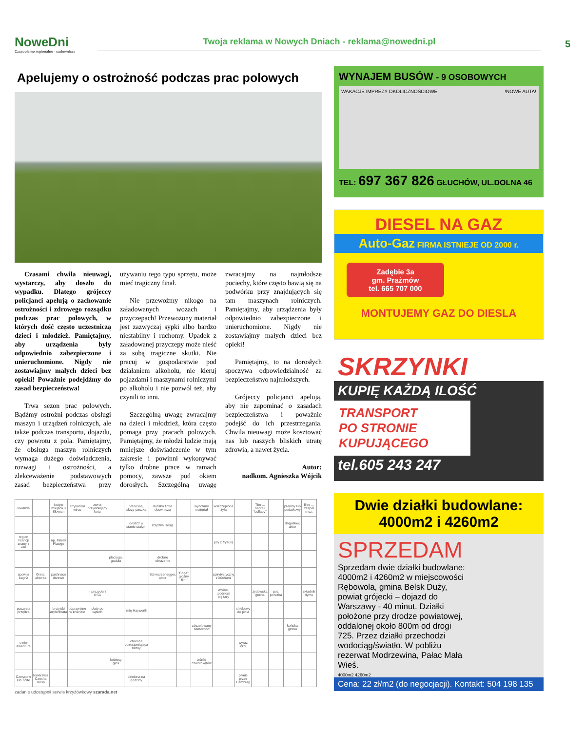NoweDni
Czasopismo regionalno - sadownicze
Twoja reklama w Nowych Dniach - reklama@nowedni.pl
5
Apelujemy o ostrożność podczas prac polowych
Czasami chwila nieuwagi, wystarczy, aby doszło do wypadku. Dlatego grójeccy policjanci apelują o zachowanie ostrożności i zdrowego rozsądku podczas prac polowych, w których dość często uczestniczą dzieci i młodzież. Pamiętajmy, aby urządzenia były odpowiednio zabezpieczone i unieruchomione. Nigdy nie zostawiajmy małych dzieci bez opieki! Poważnie podejdźmy do zasad bezpieczeństwa!
Trwa sezon prac polowych. Bądźmy ostrożni podczas obsługi maszyn i urządzeń rolniczych, ale także podczas transportu, dojazdu, czy powrotu z pola. Pamiętajmy, że obsługa maszyn rolniczych wymaga dużego doświadczenia, rozwagi i ostrożności, a zlekceważenie podstawowych zasad bezpieczeństwa przy używaniu tego typu sprzętu, może mieć tragiczny finał.
Nie przewoźmy nikogo na załadowanych wozach i przyczepach! Przewożony materiał jest zazwyczaj sypki albo bardzo niestabilny i ruchomy. Upadek z załadowanej przyczepy może nieść za sobą tragiczne skutki. Nie pracuj w gospodarstwie pod działaniem alkoholu, nie kieruj pojazdami i maszynami rolniczymi po alkoholu i nie pozwól też, aby czynili to inni.
Szczególną uwagę zwracajmy na dzieci i młodzież, która często pomaga przy pracach polowych. Pamiętajmy, że młodzi ludzie mają mniejsze doświadczenie w tym zakresie i powinni wykonywać tylko drobne prace w ramach pomocy, zawsze pod okiem dorosłych. Szczególną uwagę zwracajmy na najmłodsze pociechy, które często bawią się na podwórku przy znajdujących się tam maszynach rolniczych. Pamiętajmy, aby urządzenia były odpowiednio zabezpieczone i unieruchomione. Nigdy nie zostawiajmy małych dzieci bez opieki!
Pamiętajmy, to na dorosłych spoczywa odpowiedzialność za bezpieczeństwo najmłodszych.
Grójeccy policjanci apelują, aby nie zapominać o zasadach bezpieczeństwa i poważnie podejść do ich przestrzegania. Chwila nieuwagi może kosztować nas lub naszych bliskich utratę zdrowia, a nawet życia.
Autor:
nadkom. Agnieszka Wójcik
| inwalida | | święte miejsca u Słowian | afrykański wirus | zwrot przywołujący kota | | Vanessa, skrzy-paczka | duńska firma obuwnicza | | wycofany materiał | wszczepiona żyła | | The ... nagrali "Lullaby" | | prawny lub podatkowy | Bee ... zespół muz. |
| | | | | | | deszcz w stanie stałym | rządziła Rosją | | | | | | | Bogusław, aktor | |
| region Francji znany z win | | np. Marek Plawgo | | | | | | | | psy z fryzurą | | | | | |
| | | | | | pleciuga, gaduła | | drobne obrazenie | | | | | | | | |
| spowija bagna | Greta, aktorka | pachnące drzewo | | | | | Schwarzenegger, aktor | "Boga", głośny film | | spirytystyczny z duchami | | | | | |
| | | | | II prezydent USA | | | | | | Wróbel, podnosi ciężary | | żydowska gmina | pot. porażka | | składnik dymu |
| puszysta przędza | | brytyjski arystokrata | odprawiane w kościele | płaty po kątach | | imię Hayworth | | | | | chlebowy do picia | | | | |
| | | | | | | | | | zdezelowany samochód | | | | | końska głowa | |
| o niej awantura | | | | | | choroba pozostawiająca blizny | | | | | wyraz czci | | | | |
| | | | | | kobiecy głos | | | | wśród czworokątów | | | | | | |
| Czerwone lub Żółte | towarzysz Czecha Rusa | | | | | dzielona na godziny | | | | | płynie przez Hamburg | | | | |
zadanie udostępnił serwis krzyżówkowy szarada.net
WYNAJEM BUSÓW - 9 OSOBOWYCH
WAKACJE IMPREZY OKOLICZNOŚCIOWE !NOWE AUTA!
TEL: 697 367 826 GŁUCHÓW, UL.DOLNA 46
DIESEL NA GAZ
Auto-Gaz FIRMA ISTNIEJE OD 2000 r.
Zadębie 3a
gm. Prażmów
tel. 665 707 000
MONTUJEMY GAZ DO DIESLA
SKRZYNKI
KUPIĘ KAŻDĄ ILOŚĆ
TRANSPORT
PO STRONIE
KUPUJĄCEGO
tel.605 243 247
Dwie działki budowlane:
4000m2 i 4260m2
SPRZEDAM
Sprzedam dwie działki budowlane: 4000m2 i 4260m2 w miejscowości Rębowola, gmina Belsk Duży, powiat grójecki – dojazd do Warszawy - 40 minut. Działki położone przy drodze powiatowej, oddalonej około 800m od drogi 725. Przez działki przechodzi wodociąg/światło. W pobliżu rezerwat Modrzewina, Pałac Mała Wieś.
4000m2 4260m2
Cena: 22 zł/m2 (do negocjacji). Kontakt: 504 198 135